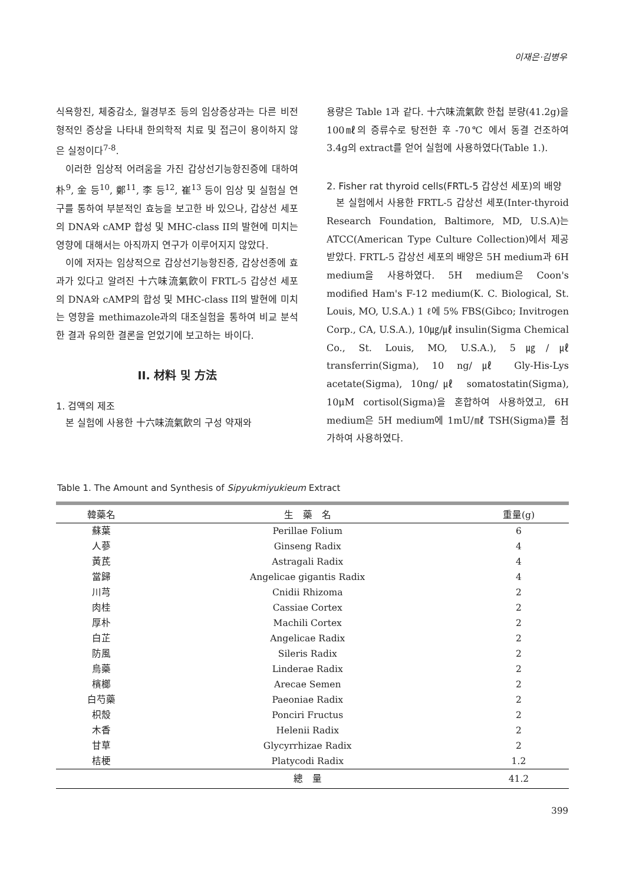이재은·김병우
식욕항진, 체중감소, 월경부조 등의 임상증상과는 다른 비전형적인 증상을 나타내 한의학적 치료 및 접근이 용이하지 않은 실정이다<sup>7-8</sup>.
이러한 임상적 어려움을 가진 갑상선기능항진증에 대하여 朴<sup>9</sup>, 金 등<sup>10</sup>, 鄭<sup>11</sup>, 李 등<sup>12</sup>, 崔<sup>13</sup> 등이 임상 및 실험실 연구를 통하여 부분적인 효능을 보고한 바 있으나, 갑상선 세포의 DNA와 cAMP 합성 및 MHC-class II의 발현에 미치는 영향에 대해서는 아직까지 연구가 이루어지지 않았다.
이에 저자는 임상적으로 갑상선기능항진증, 갑상선종에 효과가 있다고 알려진 十六味流氣飮이 FRTL-5 갑상선 세포의 DNA와 cAMP의 합성 및 MHC-class II의 발현에 미치는 영향을 methimazole과의 대조실험을 통하여 비교 분석한 결과 유의한 결론을 얻었기에 보고하는 바이다.
II. 材料 및 方法
1. 검액의 제조
본 실험에 사용한 十六味流氣飮의 구성 약재와
용량은 Table 1과 같다. 十六味流氣飮 한첩 분량(41.2g)을 100㎖의 증류수로 탕전한 후 -70℃ 에서 동결 건조하여 3.4g의 extract를 얻어 실험에 사용하였다(Table 1.).
2. Fisher rat thyroid cells(FRTL-5 갑상선 세포)의 배양
본 실험에서 사용한 FRTL-5 갑상선 세포(Inter-thyroid Research Foundation, Baltimore, MD, U.S.A)는 ATCC(American Type Culture Collection)에서 제공받았다. FRTL-5 갑상선 세포의 배양은 5H medium과 6H medium을 사용하였다. 5H medium은 Coon's modified Ham's F-12 medium(K. C. Biological, St. Louis, MO, U.S.A.) 1 ℓ에 5% FBS(Gibco; Invitrogen Corp., CA, U.S.A.), 10㎍/㎕ insulin(Sigma Chemical Co., St. Louis, MO, U.S.A.), 5㎍/㎕ transferrin(Sigma), 10 ng/㎕ Gly-His-Lys acetate(Sigma), 10ng/㎕ somatostatin(Sigma), 10μM cortisol(Sigma)을 혼합하여 사용하였고, 6H medium은 5H medium에 1mU/㎖ TSH(Sigma)를 첨가하여 사용하였다.
Table 1. The Amount and Synthesis of Sipyukmiyukieum Extract
| 韓藥名 | 生 藥 名 | 重量(g) |
| --- | --- | --- |
| 蘇葉 | Perillae Folium | 6 |
| 人蔘 | Ginseng Radix | 4 |
| 黃芪 | Astragali Radix | 4 |
| 當歸 | Angelicae gigantis Radix | 4 |
| 川芎 | Cnidii Rhizoma | 2 |
| 肉桂 | Cassiae Cortex | 2 |
| 厚朴 | Machili Cortex | 2 |
| 白芷 | Angelicae Radix | 2 |
| 防風 | Sileris Radix | 2 |
| 烏藥 | Linderae Radix | 2 |
| 檳榔 | Arecae Semen | 2 |
| 白芍藥 | Paeoniae Radix | 2 |
| 枳殼 | Ponciri Fructus | 2 |
| 木香 | Helenii Radix | 2 |
| 甘草 | Glycyrrhizae Radix | 2 |
| 桔梗 | Platycodi Radix | 1.2 |
| | 總 量 | 41.2 |
399